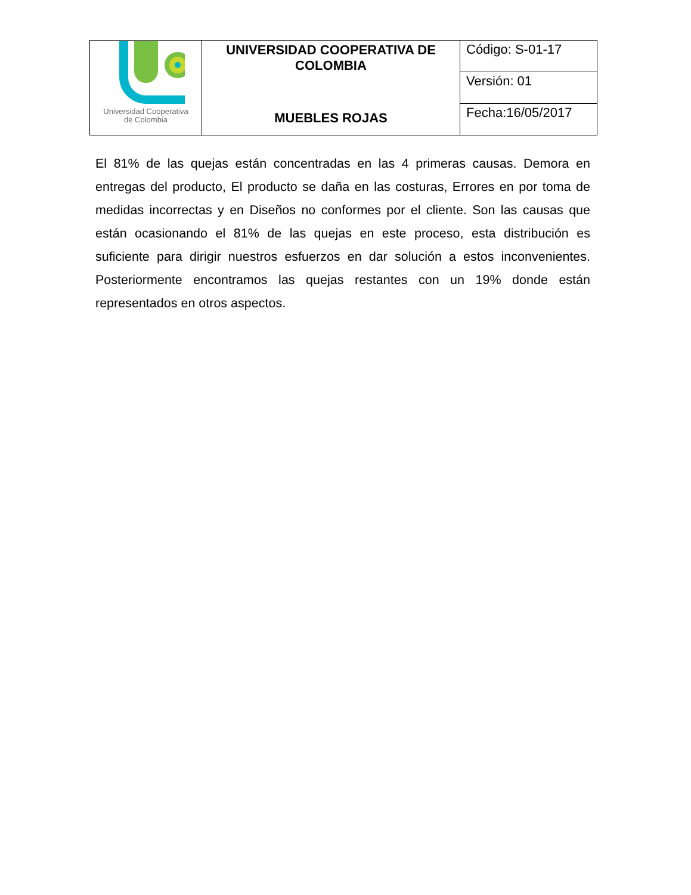| Universidad Cooperativa de Colombia | UNIVERSIDAD COOPERATIVA DE COLOMBIA MUEBLES ROJAS | Código: S-01-17 |
| | | Versión: 01 |
| | | Fecha:16/05/2017 |
El 81% de las quejas están concentradas en las 4 primeras causas. Demora en entregas del producto, El producto se daña en las costuras, Errores en por toma de medidas incorrectas y en Diseños no conformes por el cliente. Son las causas que están ocasionando el 81% de las quejas en este proceso, esta distribución es suficiente para dirigir nuestros esfuerzos en dar solución a estos inconvenientes. Posteriormente encontramos las quejas restantes con un 19% donde están representados en otros aspectos.